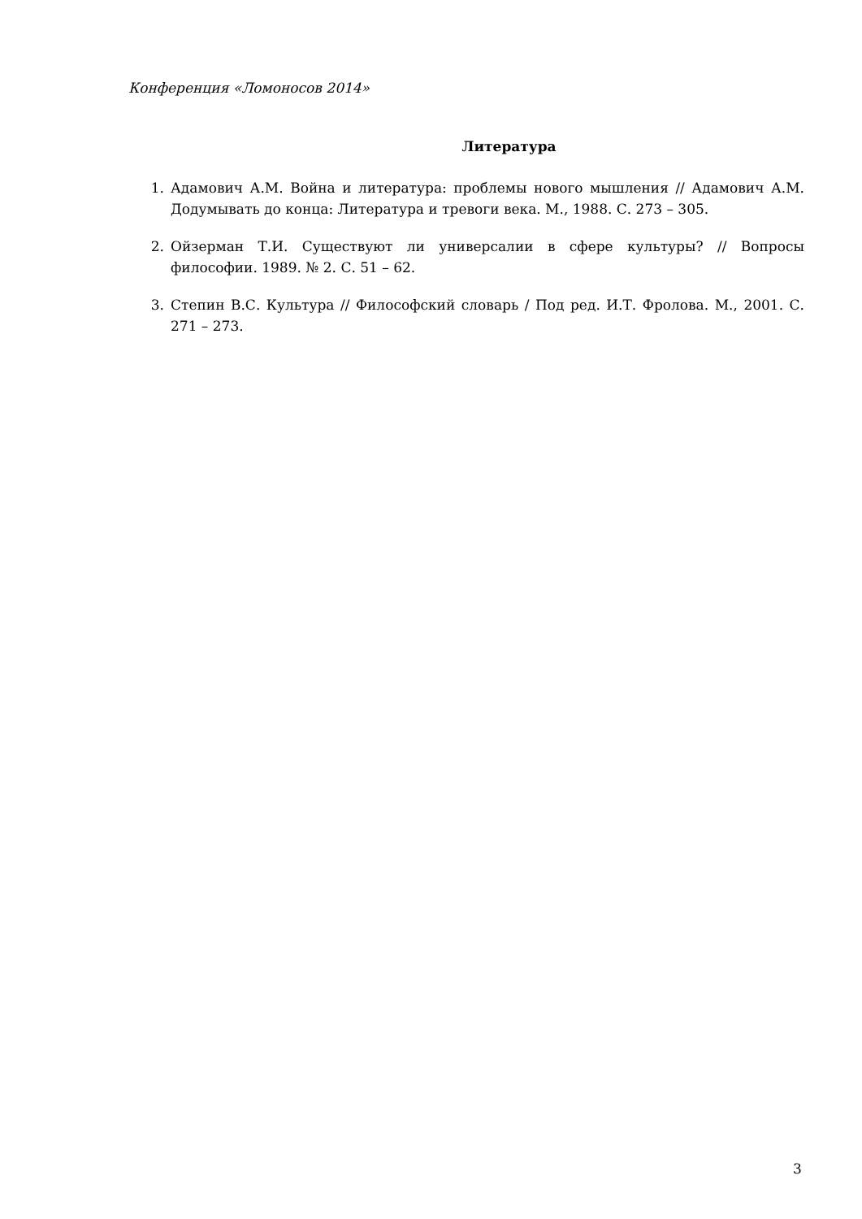Конференция «Ломоносов 2014»
Литература
1. Адамович А.М. Война и литература: проблемы нового мышления // Адамович А.М. Додумывать до конца: Литература и тревоги века. М., 1988. С. 273 – 305.
2. Ойзерман Т.И. Существуют ли универсалии в сфере культуры? // Вопросы философии. 1989. № 2. С. 51 – 62.
3. Степин В.С. Культура // Философский словарь / Под ред. И.Т. Фролова. М., 2001. С. 271 – 273.
3